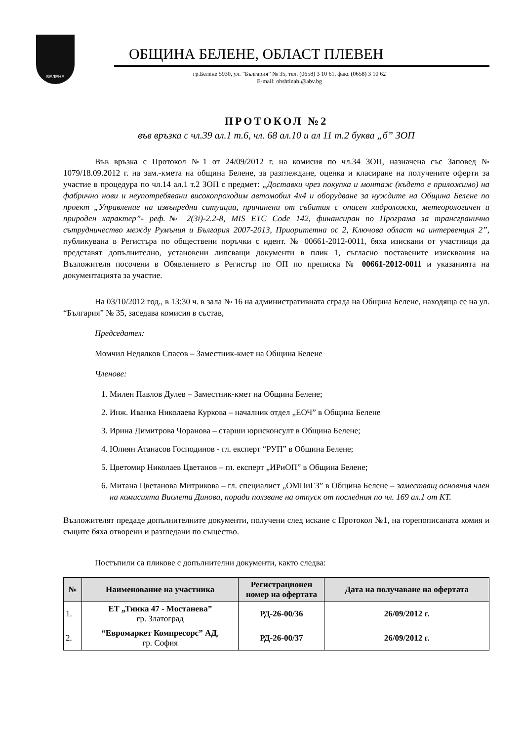БЕЛЕНЕ
ОБЩИНА БЕЛЕНЕ, ОБЛАСТ ПЛЕВЕН
гр.Белене 5930, ул. ”България” № 35, тел. (0658) 3 10 61, факс (0658) 3 10 62
E-mail: obshtinabl@abv.bg
ПРОТОКОЛ №2
във връзка с чл.39 ал.1 т.6, чл. 68 ал.10 и ал 11 т.2 буква „б” ЗОП
Във връзка с Протокол №1 от 24/09/2012 г. на комисия по чл.34 ЗОП, назначена със Заповед № 1079/18.09.2012 г. на зам.-кмета на община Белене, за разглеждане, оценка и класиране на получените оферти за участие в процедура по чл.14 ал.1 т.2 ЗОП с предмет: „Доставки чрез покупка и монтаж (където е приложимо) на фабрично нови и неупотребявани високопроходим автомобил 4х4 и оборудване за нуждите на Община Белене по проект „Управление на извънредни ситуации, причинени от събития с опасен хидроложки, метеорологичен и природен характер”- реф.№ 2(3i)-2.2-8, MIS ETC Code 142, финансиран по Програма за трансгранично сътрудничество между Румъния и България 2007-2013, Приоритетна ос 2, Ключова област на интервенция 2”, публикувана в Регистъра по обществени поръчки с идент. № 00661-2012-0011, бяха изискани от участници да представят допълнително, установени липсващи документи в плик 1, съгласно поставените изисквания на Възложителя посочени в Обявлението в Регистър по ОП по преписка № 00661-2012-0011 и указанията на документацията за участие.
На 03/10/2012 год., в 13:30 ч. в зала № 16 на административната сграда на Община Белене, находяща се на ул. “България” № 35, заседава комисия в състав,
Председател:
Момчил Недялков Спасов – Заместник-кмет на Община Белене
Членове:
1. Милен Павлов Дулев – Заместник-кмет на Община Белене;
2. Инж. Иванка Николаева Куркова – началник отдел „ЕОЧ” в Община Белене
3. Ирина Димитрова Чоранова – старши юрисконсулт в Община Белене;
4. Юлиян Атанасов Господинов - гл. експерт “РУП” в Община Белене;
5. Цветомир Николаев Цветанов – гл. експерт „ИРиОП” в Община Белене;
6. Митана Цветанова Митрикова – гл. специалист „ОМПиГЗ” в Община Белене – заместващ основния член на комисията Виолета Динова, поради ползване на отпуск от последния по чл. 169 ал.1 от КТ.
Възложителят предаде допълнителните документи, получени след искане с Протокол №1, на горепописаната комия и същите бяха отворени и разгледани по същество.
Постъпили са пликове с допълнителни документи, както следва:
| № | Наименование на участника | Регистрационен номер на офертата | Дата на получаване на офертата |
| --- | --- | --- | --- |
| 1. | ЕТ „Тинка 47 - Мостанева” гр. Златоград | РД-26-00/36 | 26/09/2012 г. |
| 2. | “Евромаркет Компресорс” АД , гр. София | РД-26-00/37 | 26/09/2012 г. |